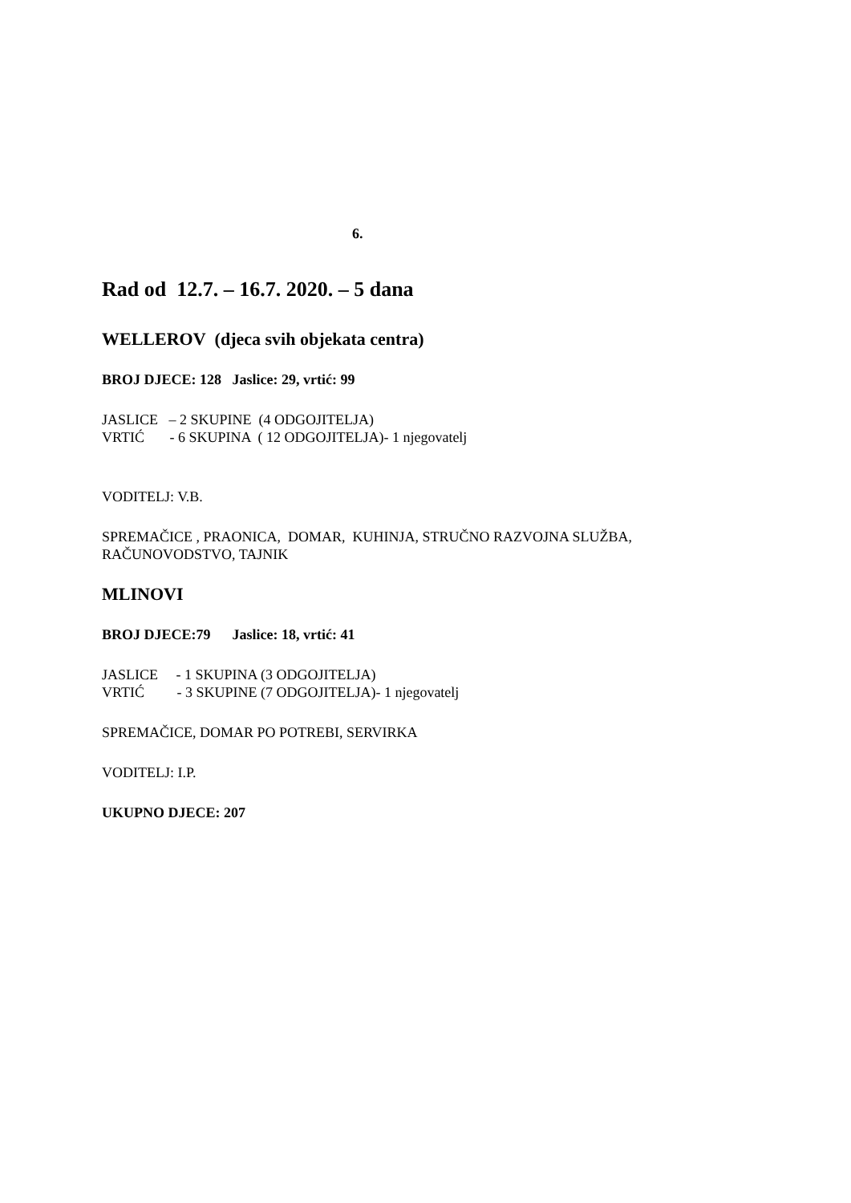6.
Rad od 12.7. – 16.7. 2020. – 5 dana
WELLEROV (djeca svih objekata centra)
BROJ DJECE: 128 Jaslice: 29, vrtić: 99
JASLICE – 2 SKUPINE (4 ODGOJITELJA)
VRTIĆ - 6 SKUPINA ( 12 ODGOJITELJA)- 1 njegovatelj
VODITELJ: V.B.
SPREMAČICE , PRAONICA, DOMAR, KUHINJA, STRUČNO RAZVOJNA SLUŽBA, RAČUNOVODSTVO, TAJNIK
MLINOVI
BROJ DJECE:79 Jaslice: 18, vrtić: 41
JASLICE - 1 SKUPINA (3 ODGOJITELJA)
VRTIĆ - 3 SKUPINE (7 ODGOJITELJA)- 1 njegovatelj
SPREMAČICE, DOMAR PO POTREBI, SERVIRKA
VODITELJ: I.P.
UKUPNO DJECE: 207